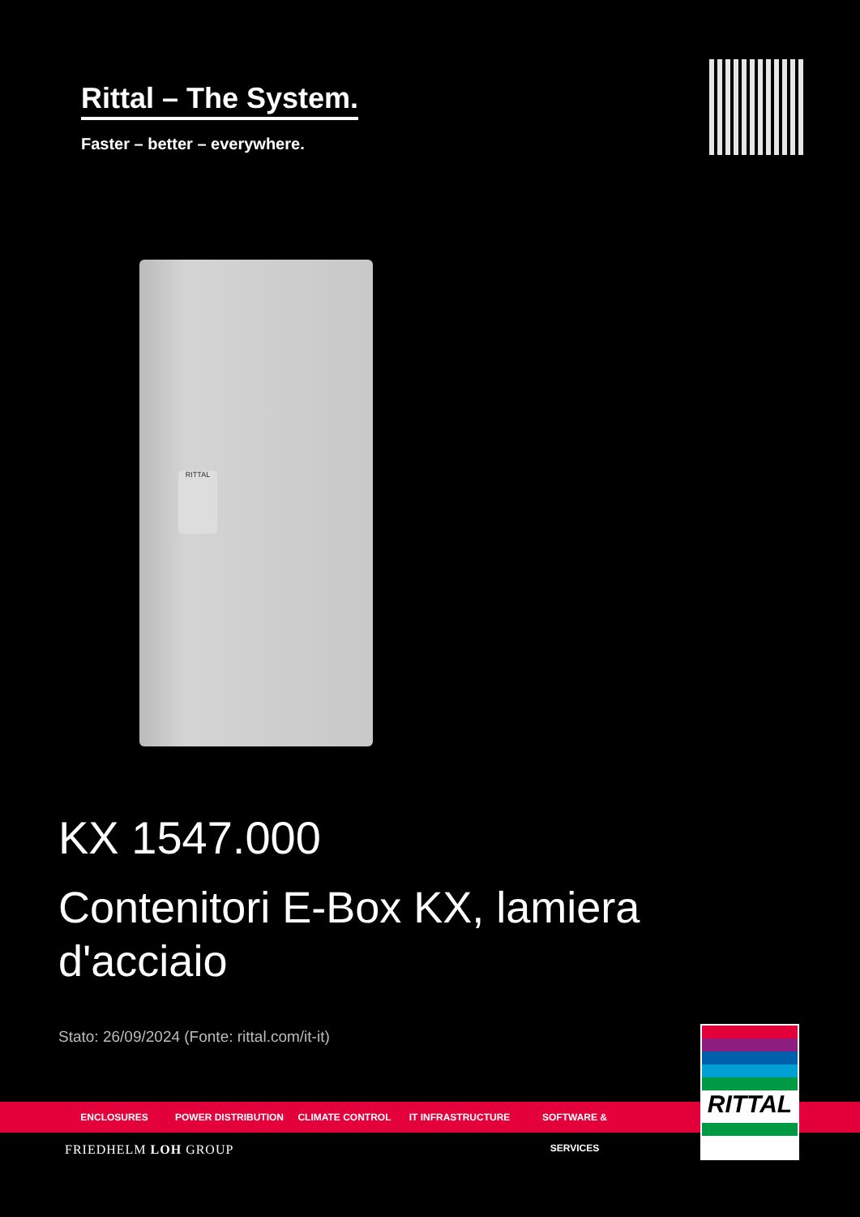Rittal – The System.
Faster – better – everywhere.
RITTAL
KX 1547.000
Contenitori E-Box KX, lamiera d'acciaio
Stato: 26/09/2024 (Fonte: rittal.com/it-it)
ENCLOSURES POWER DISTRIBUTION CLIMATE CONTROL IT INFRASTRUCTURE SOFTWARE & SERVICES
RITTAL
FRIEDHELM LOH GROUP